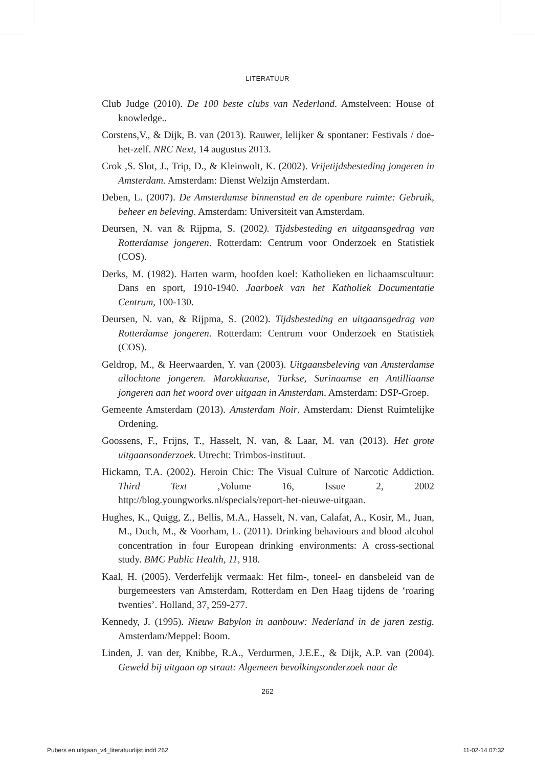LITERATUUR
Club Judge (2010). De 100 beste clubs van Nederland. Amstelveen: House of knowledge..
Corstens,V., & Dijk, B. van (2013). Rauwer, lelijker & spontaner: Festivals / doe-het-zelf. NRC Next, 14 augustus 2013.
Crok ,S. Slot, J., Trip, D., & Kleinwolt, K. (2002). Vrijetijdsbesteding jongeren in Amsterdam. Amsterdam: Dienst Welzijn Amsterdam.
Deben, L. (2007). De Amsterdamse binnenstad en de openbare ruimte: Gebruik, beheer en beleving. Amsterdam: Universiteit van Amsterdam.
Deursen, N. van & Rijpma, S. (2002). Tijdsbesteding en uitgaansgedrag van Rotterdamse jongeren. Rotterdam: Centrum voor Onderzoek en Statistiek (COS).
Derks, M. (1982). Harten warm, hoofden koel: Katholieken en lichaamscultuur: Dans en sport, 1910-1940. Jaarboek van het Katholiek Documentatie Centrum, 100-130.
Deursen, N. van, & Rijpma, S. (2002). Tijdsbesteding en uitgaansgedrag van Rotterdamse jongeren. Rotterdam: Centrum voor Onderzoek en Statistiek (COS).
Geldrop, M., & Heerwaarden, Y. van (2003). Uitgaansbeleving van Amsterdamse allochtone jongeren. Marokkaanse, Turkse, Surinaamse en Antilliaanse jongeren aan het woord over uitgaan in Amsterdam. Amsterdam: DSP-Groep.
Gemeente Amsterdam (2013). Amsterdam Noir. Amsterdam: Dienst Ruimtelijke Ordening.
Goossens, F., Frijns, T., Hasselt, N. van, & Laar, M. van (2013). Het grote uitgaansonderzoek. Utrecht: Trimbos-instituut.
Hickamn, T.A. (2002). Heroin Chic: The Visual Culture of Narcotic Addiction. Third Text ,Volume 16, Issue 2, 2002 http://blog.youngworks.nl/specials/report-het-nieuwe-uitgaan.
Hughes, K., Quigg, Z., Bellis, M.A., Hasselt, N. van, Calafat, A., Kosir, M., Juan, M., Duch, M., & Voorham, L. (2011). Drinking behaviours and blood alcohol concentration in four European drinking environments: A cross-sectional study. BMC Public Health, 11, 918.
Kaal, H. (2005). Verderfelijk vermaak: Het film-, toneel- en dansbeleid van de burgemeesters van Amsterdam, Rotterdam en Den Haag tijdens de ‘roaring twenties’. Holland, 37, 259-277.
Kennedy, J. (1995). Nieuw Babylon in aanbouw: Nederland in de jaren zestig. Amsterdam/Meppel: Boom.
Linden, J. van der, Knibbe, R.A., Verdurmen, J.E.E., & Dijk, A.P. van (2004). Geweld bij uitgaan op straat: Algemeen bevolkingsonderzoek naar de
262
Pubers en uitgaan_v4_literatuurlijst.indd 262 11-02-14 07:32